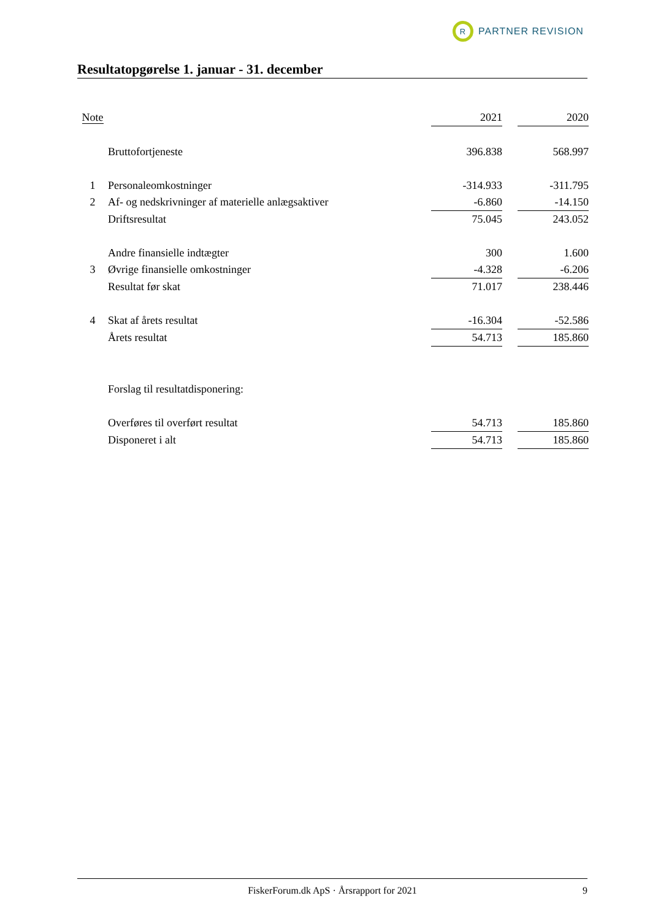R
PARTNER REVISION
Resultatopgørelse 1. januar - 31. december
| Note | | 2021 | | 2020 |
| --- | --- | --- | --- | --- |
| | Bruttofortjeneste | 396.838 | | 568.997 |
| 1 | Personaleomkostninger | -314.933 | | -311.795 |
| 2 | Af- og nedskrivninger af materielle anlægsaktiver | -6.860 | | -14.150 |
| | Driftsresultat | 75.045 | | 243.052 |
| | Andre finansielle indtægter | 300 | | 1.600 |
| 3 | Øvrige finansielle omkostninger | -4.328 | | -6.206 |
| | Resultat før skat | 71.017 | | 238.446 |
| 4 | Skat af årets resultat | -16.304 | | -52.586 |
| | Årets resultat | 54.713 | | 185.860 |
| | Forslag til resultatdisponering: | | | |
| | Overføres til overført resultat | 54.713 | | 185.860 |
| | Disponeret i alt | 54.713 | | 185.860 |
FiskerForum.dk ApS · Årsrapport for 2021 9